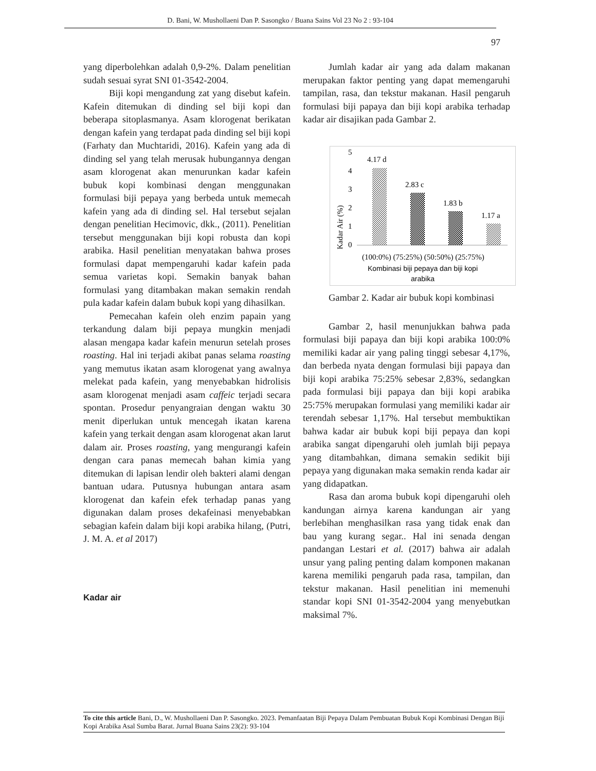D. Bani, W. Mushollaeni Dan P. Sasongko / Buana Sains Vol 23 No 2 : 93-104
97
yang diperbolehkan adalah 0,9-2%. Dalam penelitian sudah sesuai syrat SNI 01-3542-2004.
Biji kopi mengandung zat yang disebut kafein. Kafein ditemukan di dinding sel biji kopi dan beberapa sitoplasmanya. Asam klorogenat berikatan dengan kafein yang terdapat pada dinding sel biji kopi (Farhaty dan Muchtaridi, 2016). Kafein yang ada di dinding sel yang telah merusak hubungannya dengan asam klorogenat akan menurunkan kadar kafein bubuk kopi kombinasi dengan menggunakan formulasi biji pepaya yang berbeda untuk memecah kafein yang ada di dinding sel. Hal tersebut sejalan dengan penelitian Hecimovic, dkk., (2011). Penelitian tersebut menggunakan biji kopi robusta dan kopi arabika. Hasil penelitian menyatakan bahwa proses formulasi dapat mempengaruhi kadar kafein pada semua varietas kopi. Semakin banyak bahan formulasi yang ditambakan makan semakin rendah pula kadar kafein dalam bubuk kopi yang dihasilkan.
Pemecahan kafein oleh enzim papain yang terkandung dalam biji pepaya mungkin menjadi alasan mengapa kadar kafein menurun setelah proses roasting. Hal ini terjadi akibat panas selama roasting yang memutus ikatan asam klorogenat yang awalnya melekat pada kafein, yang menyebabkan hidrolisis asam klorogenat menjadi asam caffeic terjadi secara spontan. Prosedur penyangraian dengan waktu 30 menit diperlukan untuk mencegah ikatan karena kafein yang terkait dengan asam klorogenat akan larut dalam air. Proses roasting, yang mengurangi kafein dengan cara panas memecah bahan kimia yang ditemukan di lapisan lendir oleh bakteri alami dengan bantuan udara. Putusnya hubungan antara asam klorogenat dan kafein efek terhadap panas yang digunakan dalam proses dekafeinasi menyebabkan sebagian kafein dalam biji kopi arabika hilang, (Putri, J. M. A. et al 2017)
Kadar air
Jumlah kadar air yang ada dalam makanan merupakan faktor penting yang dapat memengaruhi tampilan, rasa, dan tekstur makanan. Hasil pengaruh formulasi biji papaya dan biji kopi arabika terhadap kadar air disajikan pada Gambar 2.
5
4
3
2
1
0
Kadar Air (%)
4.17 d
2.83 c
1.83 b
1.17 a
(100:0%) (75:25%) (50:50%) (25:75%)
Kombinasi biji pepaya dan biji kopi
arabika
Gambar 2. Kadar air bubuk kopi kombinasi
Gambar 2, hasil menunjukkan bahwa pada formulasi biji papaya dan biji kopi arabika 100:0% memiliki kadar air yang paling tinggi sebesar 4,17%, dan berbeda nyata dengan formulasi biji papaya dan biji kopi arabika 75:25% sebesar 2,83%, sedangkan pada formulasi biji papaya dan biji kopi arabika 25:75% merupakan formulasi yang memiliki kadar air terendah sebesar 1,17%. Hal tersebut membuktikan bahwa kadar air bubuk kopi biji pepaya dan kopi arabika sangat dipengaruhi oleh jumlah biji pepaya yang ditambahkan, dimana semakin sedikit biji pepaya yang digunakan maka semakin renda kadar air yang didapatkan.
Rasa dan aroma bubuk kopi dipengaruhi oleh kandungan airnya karena kandungan air yang berlebihan menghasilkan rasa yang tidak enak dan bau yang kurang segar.. Hal ini senada dengan pandangan Lestari et al. (2017) bahwa air adalah unsur yang paling penting dalam komponen makanan karena memiliki pengaruh pada rasa, tampilan, dan tekstur makanan. Hasil penelitian ini memenuhi standar kopi SNI 01-3542-2004 yang menyebutkan maksimal 7%.
To cite this article Bani, D., W. Mushollaeni Dan P. Sasongko. 2023. Pemanfaatan Biji Pepaya Dalam Pembuatan Bubuk Kopi Kombinasi Dengan Biji Kopi Arabika Asal Sumba Barat. Jurnal Buana Sains 23(2): 93-104